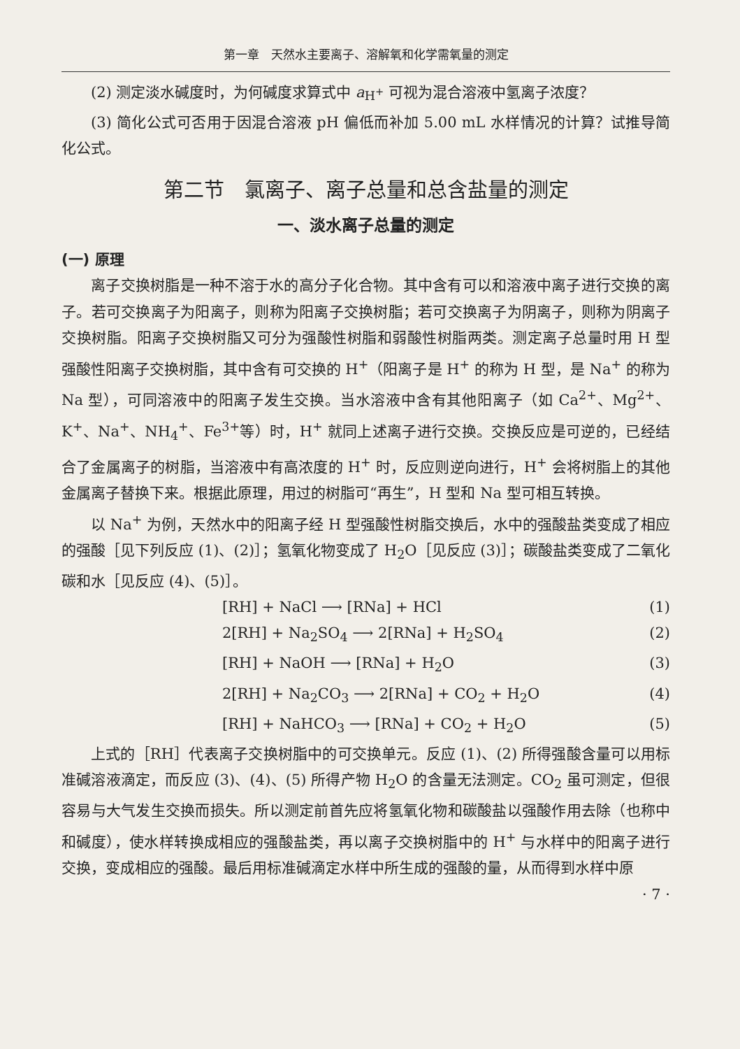第一章　天然水主要离子、溶解氧和化学需氧量的测定
(2) 测定淡水碱度时，为何碱度求算式中 a<sub>H<sup>+</sup></sub> 可视为混合溶液中氢离子浓度？
(3) 简化公式可否用于因混合溶液 pH 偏低而补加 5.00 mL 水样情况的计算？试推导简化公式。
第二节　氯离子、离子总量和总含盐量的测定
一、淡水离子总量的测定
(一) 原理
离子交换树脂是一种不溶于水的高分子化合物。其中含有可以和溶液中离子进行交换的离子。若可交换离子为阳离子，则称为阳离子交换树脂；若可交换离子为阴离子，则称为阴离子交换树脂。阳离子交换树脂又可分为强酸性树脂和弱酸性树脂两类。测定离子总量时用 H 型强酸性阳离子交换树脂，其中含有可交换的 H<sup>+</sup>（阳离子是 H<sup>+</sup> 的称为 H 型，是 Na<sup>+</sup> 的称为 Na 型），可同溶液中的阳离子发生交换。当水溶液中含有其他阳离子（如 Ca<sup>2+</sup>、Mg<sup>2+</sup>、K<sup>+</sup>、Na<sup>+</sup>、NH<sub>4</sub><sup>+</sup>、Fe<sup>3+</sup>等）时，H<sup>+</sup> 就同上述离子进行交换。交换反应是可逆的，已经结合了金属离子的树脂，当溶液中有高浓度的 H<sup>+</sup> 时，反应则逆向进行，H<sup>+</sup> 会将树脂上的其他金属离子替换下来。根据此原理，用过的树脂可“再生”，H 型和 Na 型可相互转换。
以 Na<sup>+</sup> 为例，天然水中的阳离子经 H 型强酸性树脂交换后，水中的强酸盐类变成了相应的强酸［见下列反应 (1)、(2)］；氢氧化物变成了 H<sub>2</sub>O［见反应 (3)］；碳酸盐类变成了二氧化碳和水［见反应 (4)、(5)］。
[RH] + NaCl ⟶ [RNa] + HCl (1)
2[RH] + Na<sub>2</sub>SO<sub>4</sub> ⟶ 2[RNa] + H<sub>2</sub>SO<sub>4</sub> (2)
[RH] + NaOH ⟶ [RNa] + H<sub>2</sub>O (3)
2[RH] + Na<sub>2</sub>CO<sub>3</sub> ⟶ 2[RNa] + CO<sub>2</sub> + H<sub>2</sub>O (4)
[RH] + NaHCO<sub>3</sub> ⟶ [RNa] + CO<sub>2</sub> + H<sub>2</sub>O (5)
上式的［RH］代表离子交换树脂中的可交换单元。反应 (1)、(2) 所得强酸含量可以用标准碱溶液滴定，而反应 (3)、(4)、(5) 所得产物 H<sub>2</sub>O 的含量无法测定。CO<sub>2</sub> 虽可测定，但很容易与大气发生交换而损失。所以测定前首先应将氢氧化物和碳酸盐以强酸作用去除（也称中和碱度），使水样转换成相应的强酸盐类，再以离子交换树脂中的 H<sup>+</sup> 与水样中的阳离子进行交换，变成相应的强酸。最后用标准碱滴定水样中所生成的强酸的量，从而得到水样中原
· 7 ·